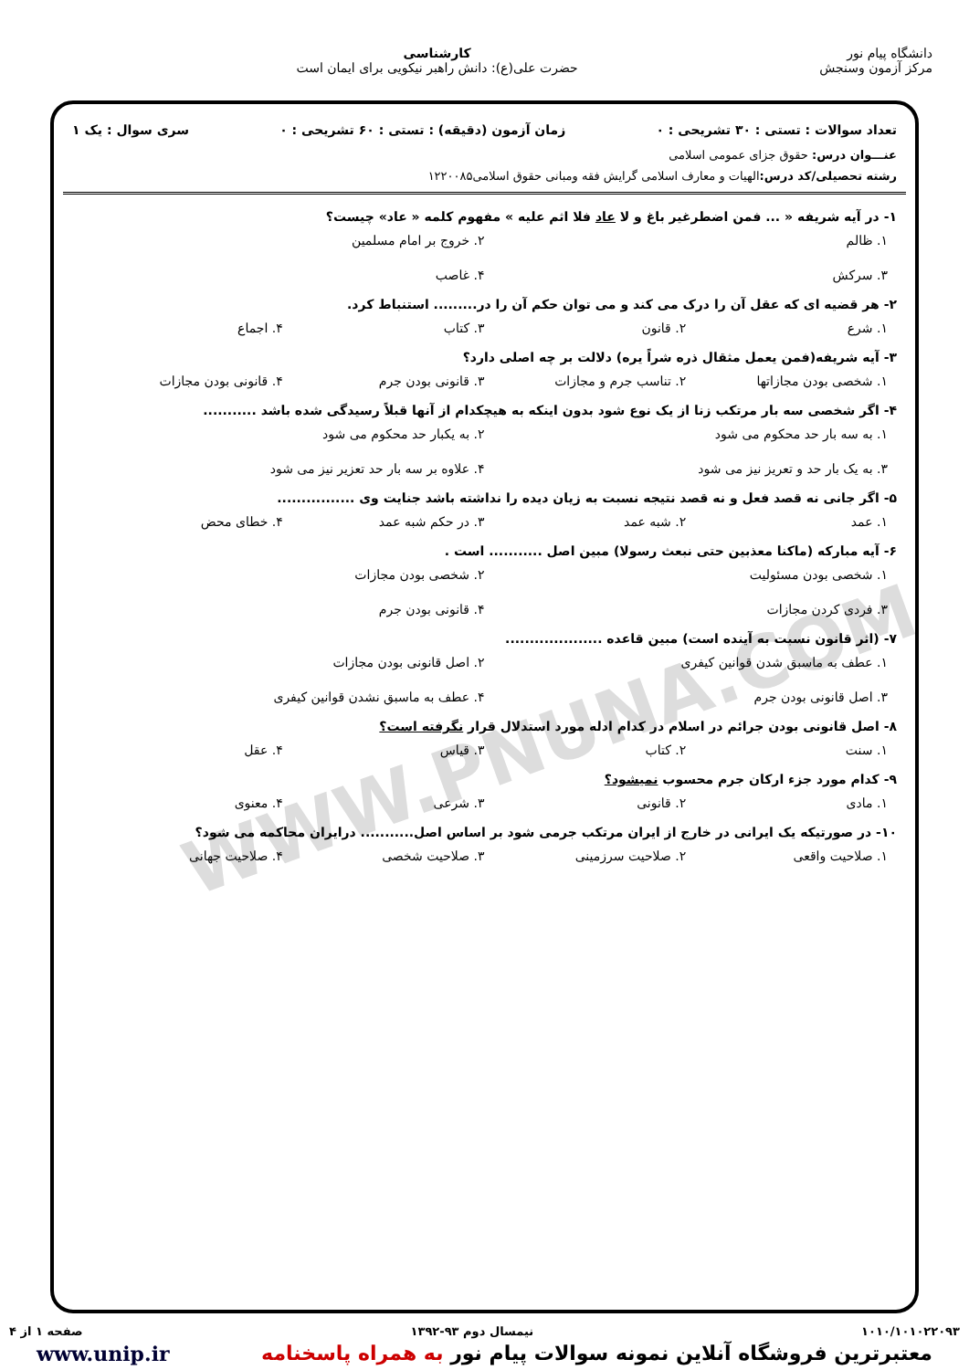دانشگاه پیام نور
مرکز آزمون وسنجش
کارشناسی
حضرت علی(ع): دانش راهبر نیکویی برای ایمان است
تعداد سوالات : تستی : ۳۰ تشریحی : ۰ زمان آزمون (دقیقه) : تستی : ۶۰ تشریحی : ۰ سری سوال : یک ۱
عنـــوان درس: حقوق جزای عمومی اسلامی
رشته تحصیلی/کد درس: الهیات و معارف اسلامی گرایش فقه ومبانی حقوق اسلامی۱۲۲۰۰۸۵
۱- در آیه شریفه « ... فمن اضطرغیر باغ و لا عاد فلا اثم علیه » مفهوم کلمه « عاد» چیست؟
۱. ظالم ۲. خروج بر امام مسلمین ۳. سرکش ۴. غاصب
۲- هر قضیه ای که عقل آن را درک می کند و می توان حکم آن را در......... استنباط کرد.
۱. شرع ۲. قانون ۳. کتاب ۴. اجماع
۳- آیه شریفه(فمن یعمل مثقال ذره شراً یره) دلالت بر چه اصلی دارد؟
۱. شخصی بودن مجازاتها ۲. تناسب جرم و مجازات ۳. قانونی بودن جرم ۴. قانونی بودن مجازات
۴- اگر شخصی سه بار مرتکب زنا از یک نوع شود بدون اینکه به هیچکدام از آنها قبلاً رسیدگی شده باشد ...........
۱. به سه بار حد محکوم می شود ۲. به یکبار حد محکوم می شود ۳. به یک بار حد و تعریز نیز می شود ۴. علاوه بر سه بار حد تعزیر نیز می شود
۵- اگر جانی نه قصد فعل و نه قصد نتیجه نسبت به زیان دیده را نداشته باشد جنایت وی ................
۱. عمد ۲. شبه عمد ۳. در حکم شبه عمد ۴. خطای محض
۶- آیه مبارکه (ماکنا معذبین حتی نبعث رسولا) مبین اصل ........... است .
۱. شخصی بودن مسئولیت ۲. شخصی بودن مجازات ۳. فردی کردن مجازات ۴. قانونی بودن جرم
۷- (اثر قانون نسبت به آینده است) مبین قاعده ....................
۱. عطف به ماسبق شدن قوانین کیفری ۲. اصل قانونی بودن مجازات ۳. اصل قانونی بودن جرم ۴. عطف به ماسبق نشدن قوانین کیفری
۸- اصل قانونی بودن جرائم در اسلام در کدام ادله مورد استدلال قرار نگرفته است؟
۱. سنت ۲. کتاب ۳. قیاس ۴. عقل
۹- کدام مورد جزء ارکان جرم محسوب نمیشود؟
۱. مادی ۲. قانونی ۳. شرعی ۴. معنوی
۱۰- در صورتیکه یک ایرانی در خارج از ایران مرتکب جرمی شود بر اساس اصل........... درایران محاکمه می شود؟
۱. صلاحیت واقعی ۲. صلاحیت سرزمینی ۳. صلاحیت شخصی ۴. صلاحیت جهانی
WWW.PNUNA.COM
۱۰۱۰/۱۰۱۰۲۲۰۹۳ نیمسال دوم ۹۳-۱۳۹۲ صفحه ۱ از ۴
معتبرترین فروشگاه آنلاین نمونه سوالات پیام نور به همراه پاسخنامه www.unip.ir